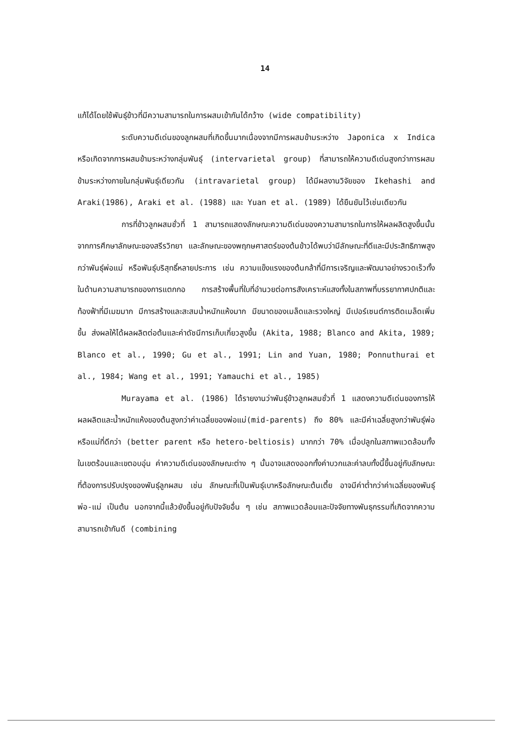14
แก้ได้โดยใช้พันธุ์ข้าวที่มีความสามารถในการผสมเข้ากันได้กว้าง (wide compatibility)
ระดับความดีเด่นของลูกผสมที่เกิดขึ้นมากเนื่องจากมีการผสมข้ามระหว่าง Japonica x Indica หรือเกิดจากการผสมข้ามระหว่างกลุ่มพันธุ์ (intervarietal group) ที่สามารถให้ความดีเด่นสูงกว่าการผสมข้ามระหว่างภายในกลุ่มพันธุ์เดียวกัน (intravarietal group) ได้มีผลงานวิจัยของ Ikehashi and Araki(1986), Araki et al. (1988) และ Yuan et al. (1989) ได้ยืนยันไว้เช่นเดียวกัน
การที่ข้าวลูกผสมชั่วที่ 1 สามารถแสดงลักษณะความดีเด่นของความสามารถในการให้ผลผลิตสูงขึ้นนั้น จากการศึกษาลักษณะของสรีรวิทยา และลักษณะของพฤกษศาสตร์ของต้นข้าวได้พบว่ามีลักษณะที่ดีและมีประสิทธิภาพสูงกว่าพันธุ์พ่อแม่ หรือพันธุ์บริสุทธิ์หลายประการ เช่น ความแข็งแรงของต้นกล้าที่มีการเจริญและพัฒนาอย่างรวดเร็วทั้งในด้านความสามารถของการแตกกอ การสร้างพื้นที่ใบที่อำนวยต่อการสังเคราะห์แสงทั้งในสภาพที่บรรยากาศปกติและท้องฟ้าที่มีเมฆมาก มีการสร้างและสะสมน้ำหนักแห้งมาก มีขนาดของเมล็ดและรวงใหญ่ มีเปอร์เซนต์การติดเมล็ดเพิ่มขึ้น ส่งผลให้ได้ผลผลิตต่อต้นและค่าดัชนีการเก็บเกี่ยวสูงขึ้น (Akita, 1988; Blanco and Akita, 1989; Blanco et al., 1990; Gu et al., 1991; Lin and Yuan, 1980; Ponnuthurai et al., 1984; Wang et al., 1991; Yamauchi et al., 1985)
Murayama et al. (1986) ได้รายงานว่าพันธุ์ข้าวลูกผสมชั่วที่ 1 แสดงความดีเด่นของการให้ผลผลิตและน้ำหนักแห้งของต้นสูงกว่าค่าเฉลี่ยของพ่อแม่(mid-parents) ถึง 80% และมีค่าเฉลี่ยสูงกว่าพันธุ์พ่อหรือแม่ที่ดีกว่า (better parent หรือ hetero-beltiosis) มากกว่า 70% เมื่อปลูกในสภาพแวดล้อมทั้งในเขตร้อนและเขตอบอุ่น ค่าความดีเด่นของลักษณะต่าง ๆ นั้นอาจแสดงออกทั้งค่าบวกและค่าลบทั้งนี้ขึ้นอยู่กับลักษณะที่ต้องการปรับปรุงของพันธุ์ลูกผสม เช่น ลักษณะที่เป็นพันธุ์เบาหรือลักษณะต้นเตี้ย อาจมีค่าต่ำกว่าค่าเฉลี่ยของพันธุ์พ่อ-แม่ เป็นต้น นอกจากนี้แล้วยังขึ้นอยู่กับปัจจัยอื่น ๆ เช่น สภาพแวดล้อมและปัจจัยทางพันธุกรรมที่เกิดจากความสามารถเข้ากันดี (combining